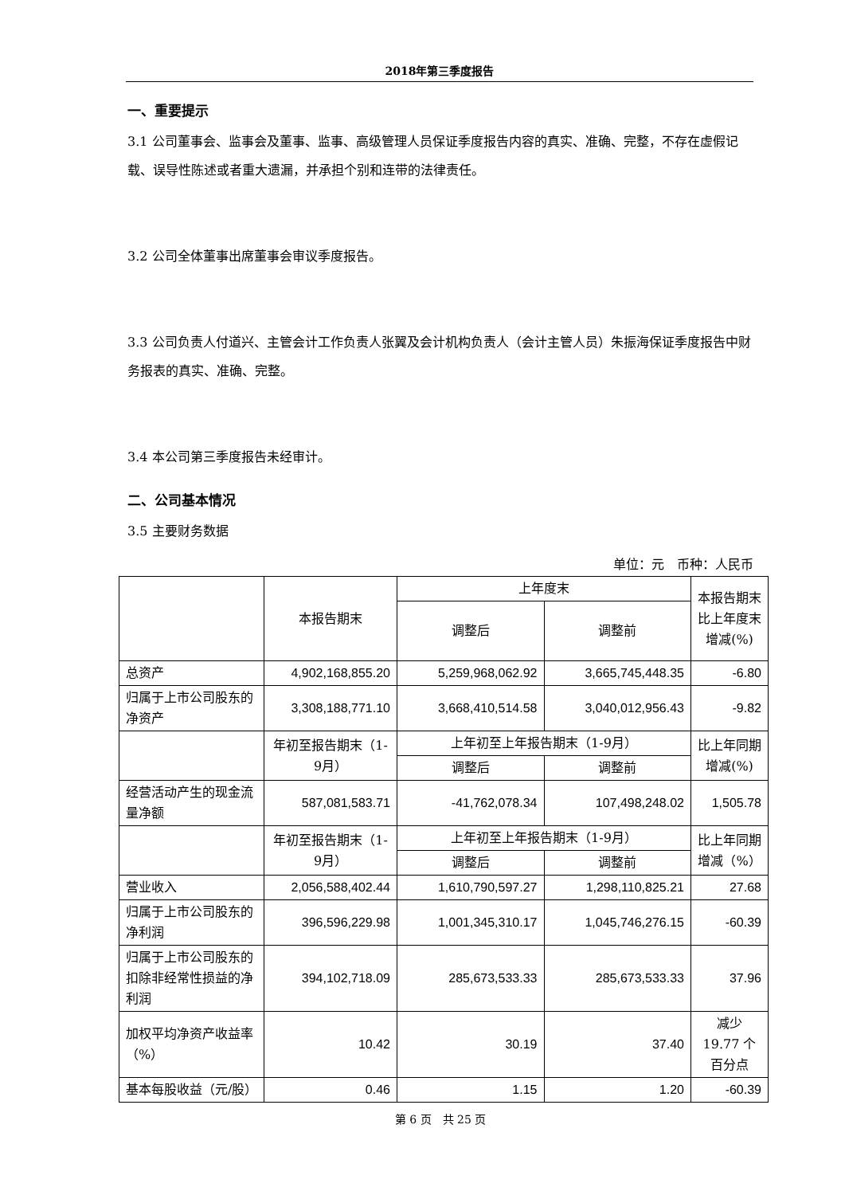2018年第三季度报告
一、重要提示
3.1 公司董事会、监事会及董事、监事、高级管理人员保证季度报告内容的真实、准确、完整，不存在虚假记载、误导性陈述或者重大遗漏，并承担个别和连带的法律责任。
3.2 公司全体董事出席董事会审议季度报告。
3.3 公司负责人付道兴、主管会计工作负责人张翼及会计机构负责人（会计主管人员）朱振海保证季度报告中财务报表的真实、准确、完整。
3.4 本公司第三季度报告未经审计。
二、公司基本情况
3.5 主要财务数据
单位：元　币种：人民币
| | 本报告期末 | 上年度末 | | 本报告期末比上年度末增减(%) |
| | | 调整后 | 调整前 | |
| 总资产 | 4,902,168,855.20 | 5,259,968,062.92 | 3,665,745,448.35 | -6.80 |
| 归属于上市公司股东的净资产 | 3,308,188,771.10 | 3,668,410,514.58 | 3,040,012,956.43 | -9.82 |
| | 年初至报告期末（1-9月） | 上年初至上年报告期末（1-9月） | | 比上年同期增减(%) |
| | | 调整后 | 调整前 | |
| 经营活动产生的现金流量净额 | 587,081,583.71 | -41,762,078.34 | 107,498,248.02 | 1,505.78 |
| | 年初至报告期末（1-9月） | 上年初至上年报告期末（1-9月） | | 比上年同期增减（%） |
| | | 调整后 | 调整前 | |
| 营业收入 | 2,056,588,402.44 | 1,610,790,597.27 | 1,298,110,825.21 | 27.68 |
| 归属于上市公司股东的净利润 | 396,596,229.98 | 1,001,345,310.17 | 1,045,746,276.15 | -60.39 |
| 归属于上市公司股东的扣除非经常性损益的净利润 | 394,102,718.09 | 285,673,533.33 | 285,673,533.33 | 37.96 |
| 加权平均净资产收益率（%） | 10.42 | 30.19 | 37.40 | 减少 19.77 个百分点 |
| 基本每股收益（元/股） | 0.46 | 1.15 | 1.20 | -60.39 |
第 6 页　共 25 页